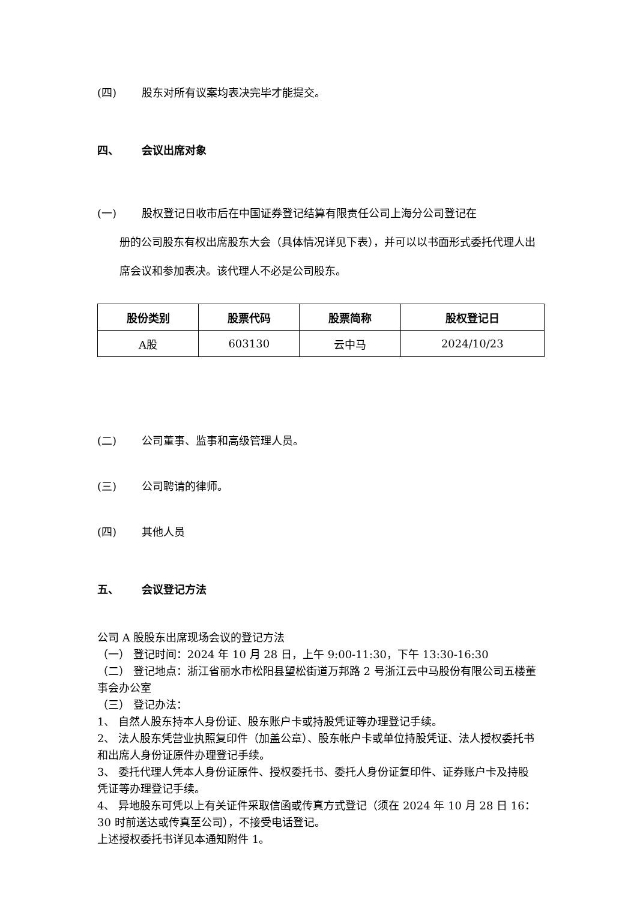(四) 股东对所有议案均表决完毕才能提交。
四、 会议出席对象
(一) 股权登记日收市后在中国证券登记结算有限责任公司上海分公司登记在
册的公司股东有权出席股东大会（具体情况详见下表），并可以以书面形式委托代理人出席会议和参加表决。该代理人不必是公司股东。
| 股份类别 | 股票代码 | 股票简称 | 股权登记日 |
| --- | --- | --- | --- |
| A股 | 603130 | 云中马 | 2024/10/23 |
(二) 公司董事、监事和高级管理人员。
(三) 公司聘请的律师。
(四) 其他人员
五、 会议登记方法
公司 A 股股东出席现场会议的登记方法
（一） 登记时间：2024 年 10 月 28 日，上午 9:00-11:30，下午 13:30-16:30
（二） 登记地点：浙江省丽水市松阳县望松街道万邦路 2 号浙江云中马股份有限公司五楼董事会办公室
（三） 登记办法：
1、 自然人股东持本人身份证、股东账户卡或持股凭证等办理登记手续。
2、 法人股东凭营业执照复印件（加盖公章）、股东帐户卡或单位持股凭证、法人授权委托书和出席人身份证原件办理登记手续。
3、 委托代理人凭本人身份证原件、授权委托书、委托人身份证复印件、证券账户卡及持股凭证等办理登记手续。
4、 异地股东可凭以上有关证件采取信函或传真方式登记（须在 2024 年 10 月 28 日 16：30 时前送达或传真至公司），不接受电话登记。
上述授权委托书详见本通知附件 1。